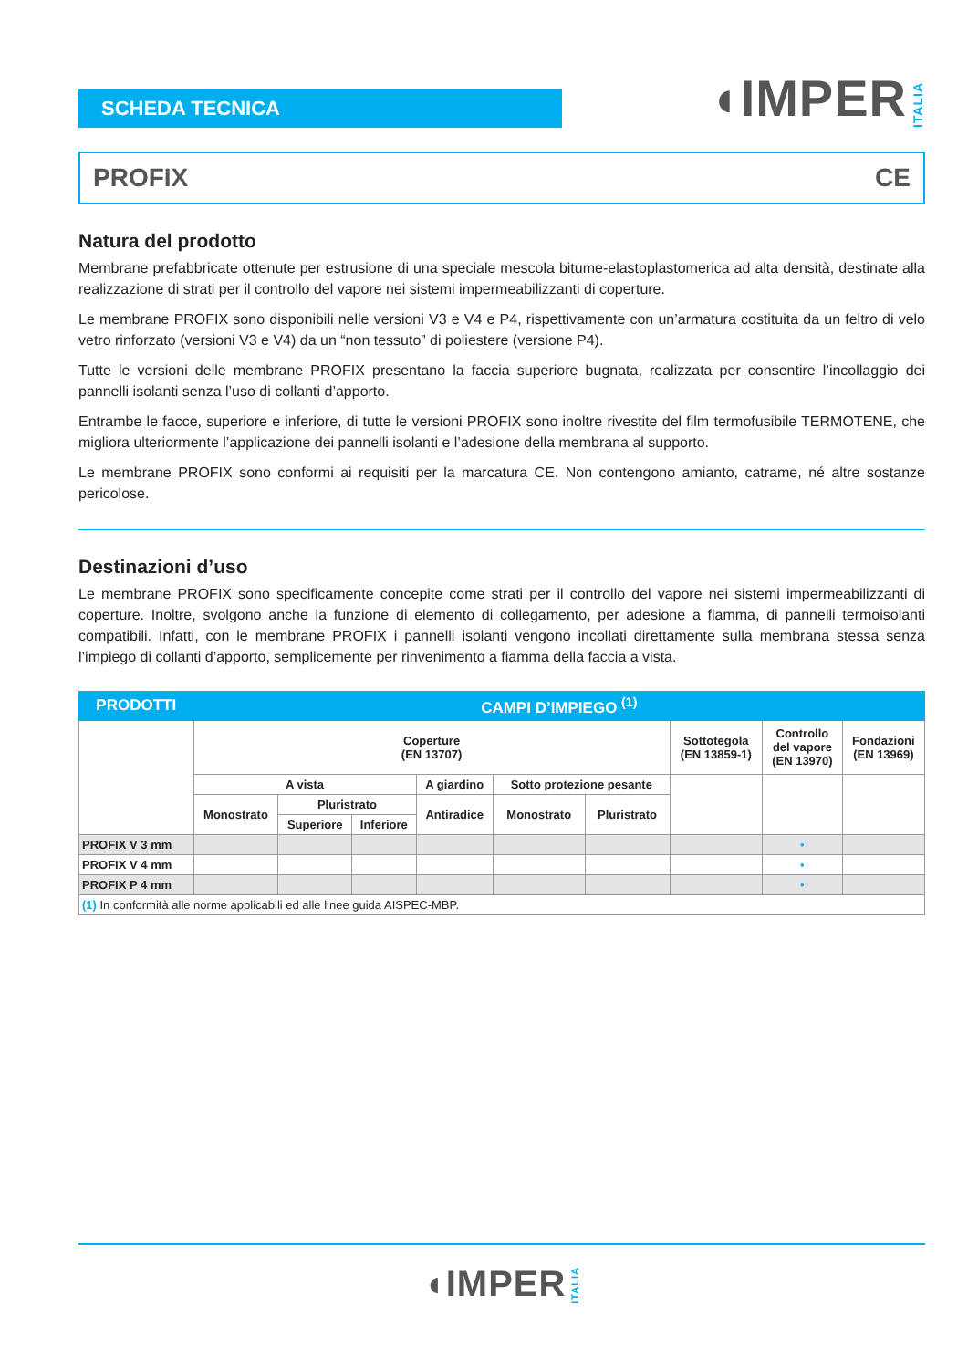SCHEDA TECNICA
◖IMPER ITALIA
PROFIX CE
Natura del prodotto
Membrane prefabbricate ottenute per estrusione di una speciale mescola bitume-elastoplastomerica ad alta densità, destinate alla realizzazione di strati per il controllo del vapore nei sistemi impermeabilizzanti di coperture.
Le membrane PROFIX sono disponibili nelle versioni V3 e V4 e P4, rispettivamente con un’armatura costituita da un feltro di velo vetro rinforzato (versioni V3 e V4) da un “non tessuto” di poliestere (versione P4).
Tutte le versioni delle membrane PROFIX presentano la faccia superiore bugnata, realizzata per consentire l’incollaggio dei pannelli isolanti senza l’uso di collanti d’apporto.
Entrambe le facce, superiore e inferiore, di tutte le versioni PROFIX sono inoltre rivestite del film termofusibile TERMOTENE, che migliora ulteriormente l’applicazione dei pannelli isolanti e l’adesione della membrana al supporto.
Le membrane PROFIX sono conformi ai requisiti per la marcatura CE. Non contengono amianto, catrame, né altre sostanze pericolose.
Destinazioni d’uso
Le membrane PROFIX sono specificamente concepite come strati per il controllo del vapore nei sistemi impermeabilizzanti di coperture. Inoltre, svolgono anche la funzione di elemento di collegamento, per adesione a fiamma, di pannelli termoisolanti compatibili. Infatti, con le membrane PROFIX i pannelli isolanti vengono incollati direttamente sulla membrana stessa senza l’impiego di collanti d’apporto, semplicemente per rinvenimento a fiamma della faccia a vista.
| PRODOTTI | CAMPI D’IMPIEGO <sup>(1)</sup> | | | | | | | | |
| --- | --- | --- | --- | --- | --- | --- | --- | --- | --- |
| | Coperture (EN 13707) | | | | | | Sottotegola (EN 13859-1) | Controllo del vapore (EN 13970) | Fondazioni (EN 13969) |
| | A vista | | | A giardino | Sotto protezione pesante | | | | |
| | Monostrato | Pluristrato | | Antiradice | Monostrato | Pluristrato | | | |
| | | Superiore | Inferiore | | | | | | |
| PROFIX V 3 mm | | | | | | | | • | |
| PROFIX V 4 mm | | | | | | | | • | |
| PROFIX P 4 mm | | | | | | | | • | |
| (1) In conformità alle norme applicabili ed alle linee guida AISPEC-MBP. | | | | | | | | | |
◖IMPER ITALIA